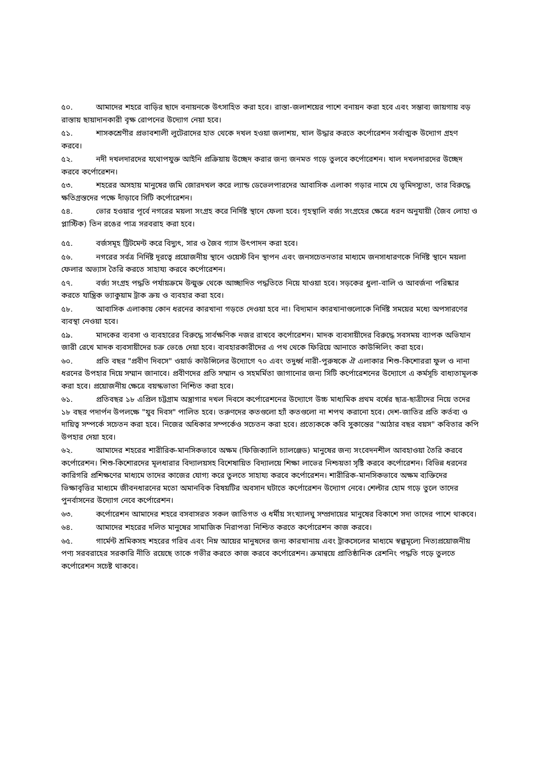৫০. আমাদের শহরে বাড়ির ছাদে বনায়নকে উৎসাহিত করা হবে। রাস্তা-জলাশয়ের পাশে বনায়ন করা হবে এবং সম্ভাব্য জায়গায় বড় রাস্তায় ছায়াদানকারী বৃক্ষ রোপনের উদ্যোগ নেয়া হবে।
৫১. শাসকশ্রেণীর প্রভাবশালী লুটেরাদের হাত থেকে দখল হওয়া জলাশয়, খাল উদ্ধার করতে কর্পোরেশন সর্বাত্মক উদ্যোগ গ্রহণ করবে।
৫২. নদী দখলদারদের যথোপযুক্ত আইনি প্রক্রিয়ায় উচ্ছেদ করার জন্য জনমত গড়ে তুলবে কর্পোরেশন। খাল দখলদারদের উচ্ছেদ করবে কর্পোরেশন।
৫৩. শহরের অসহায় মানুষের জমি জোরদখল করে ল্যান্ড ডেভেলপারদের আবাসিক এলাকা গড়ার নামে যে ভূমিদস্যুতা, তার বিরুদ্ধে ক্ষতিগ্রস্তদের পক্ষে দাঁড়াবে সিটি কর্পোরেশন।
৫৪. ভোর হওয়ার পূর্বে নগরের ময়লা সংগ্রহ করে নির্দিষ্ট স্থানে ফেলা হবে। গৃহস্থালি বর্জ্য সংগ্রহের ক্ষেত্রে ধরন অনুযায়ী (জৈব লোহা ও প্লাস্টিক) তিন রঙের পাত্র সরবরাহ করা হবে।
৫৫. বর্জসমূহ ট্রিটমেন্ট করে বিদ্যুৎ, সার ও জৈব গ্যাস উৎপাদন করা হবে।
৫৬. নগরের সর্বত্র নির্দিষ্ট দূরত্বে প্রয়োজনীয় স্থানে ওয়েস্ট বিন স্থাপন এবং জনসচেতনতার মাধ্যমে জনসাধারণকে নির্দিষ্ট স্থানে ময়লা ফেলার অভ্যাস তৈরি করতে সাহায্য করবে কর্পোরেশন।
৫৭. বর্জ্য সংগ্রহ পদ্ধতি পর্যায়ক্রমে উন্মুক্ত থেকে আচ্ছাদিত পদ্ধতিতে নিয়ে যাওয়া হবে। সড়কের ধুলা-বালি ও আবর্জনা পরিষ্কার করতে যান্ত্রিক ভ্যাকুয়াম ট্রাক ক্রয় ও ব্যবহার করা হবে।
৫৮. আবাসিক এলাকায় কোন ধরনের কারখানা গড়তে দেওয়া হবে না। বিদ্যমান কারখানাগুলোকে নির্দিষ্ট সময়ের মধ্যে অপসারণের ব্যবস্থা নেওয়া হবে।
৫৯. মাদকের ব্যবসা ও ব্যবহারের বিরুদ্ধে সার্বক্ষণিক নজর রাখবে কর্পোরেশন। মাদক ব্যবসায়ীদের বিরুদ্ধে সবসময় ব্যাপক অভিযান জারী রেখে মাদক ব্যবসায়ীদের চক্র ভেঙে দেয়া হবে। ব্যবহারকারীদের এ পথ থেকে ফিরিয়ে আনাতে কাউন্সিলিং করা হবে।
৬০. প্রতি বছর "প্রবীণ দিবসে" ওয়ার্ড কাউন্সিলের উদ্যোগে ৭০ এবং তদুর্ধ্ব নারী-পুরুষকে ঐ এলাকার শিশু-কিশোররা ফুল ও নানা ধরনের উপহার দিয়ে সম্মান জানাবে। প্রবীণদের প্রতি সম্মান ও সহমর্মিতা জাগানোর জন্য সিটি কর্পোরেশনের উদ্যোগে এ কর্মসূচি বাধ্যতামূলক করা হবে। প্রয়োজনীয় ক্ষেত্রে বয়স্কভাতা নিশ্চিত করা হবে।
৬১. প্রতিবছর ১৮ এপ্রিল চট্টগ্রাম অস্ত্রাগার দখল দিবসে কর্পোরেশনের উদ্যোগে উচ্চ মাধ্যমিক প্রথম বর্ষের ছাত্র-ছাত্রীদের নিয়ে তদের ১৮ বছর পদার্পন উপলক্ষে "যুব দিবস" পালিত হবে। তরুণদের কতগুলো হ্যাঁ কতগুলো না শপথ করানো হবে। দেশ-জাতির প্রতি কর্তব্য ও দায়িত্ব সম্পর্কে সচেতন করা হবে। নিজের অধিকার সম্পর্কেও সচেতন করা হবে। প্রত্যেককে কবি সুকান্তের "আঠার বছর বয়স" কবিতার কপি উপহার দেয়া হবে।
৬২. আমাদের শহরের শারীরিক-মানসিকভাবে অক্ষম (ফিজিক্যালি চ্যালঞ্জেড) মানুষের জন্য সংবেদনশীল আবহাওয়া তৈরি করবে কর্পোরেশন। শিশু-কিশোরদের মূলধারার বিদ্যালয়সহ বিশেষায়িত বিদ্যালয়ে শিক্ষা লাভের নিশ্চয়তা সৃষ্টি করবে কর্পোরেশন। বিভিন্ন ধরনের কারিগরি প্রশিক্ষণের মাধ্যমে তাদের কাজের যোগ্য করে তুলতে সাহায্য করবে কর্পোরেশন। শারীরিক-মানসিকভাবে অক্ষম ব্যক্তিদের ভিক্ষাবৃত্তির মাধ্যমে জীবনধারনের মতো অমানবিক বিষয়টির অবসান ঘটাতে কর্পোরেশন উদ্যোগ নেবে। শেল্টার হোম গড়ে তুলে তাদের পুনর্বাসনের উদ্যোগ নেবে কর্পোরেশন।
৬৩. কর্পোরেশন আমাদের শহরে বসবাসরত সকল জাতিগত ও ধর্মীয় সংখ্যালঘু সম্প্রদায়ের মানুষের বিকাশে সদা তাদের পাশে থাকবে।
৬৪. আমাদের শহরের দলিত মানুষের সামাজিক নিরাপত্তা নিশ্চিত করতে কর্পোরেশন কাজ করবে।
৬৫. গার্মেন্ট শ্রমিকসহ শহরের গরিব এবং নিম্ন আয়ের মানুষদের জন্য কারখানায় এবং ট্রাকসেলের মাধ্যমে স্বল্পমূল্যে নিত্যপ্রয়োজনীয় পণ্য সরবরাহের সরকারি নীতি রয়েছে তাকে গভীর করতে কাজ করবে কর্পোরেশন। ক্রমান্বয়ে প্রাতিষ্ঠানিক রেশনিং পদ্ধতি গড়ে তুলতে কর্পোরেশন সচেষ্ট থাকবে।